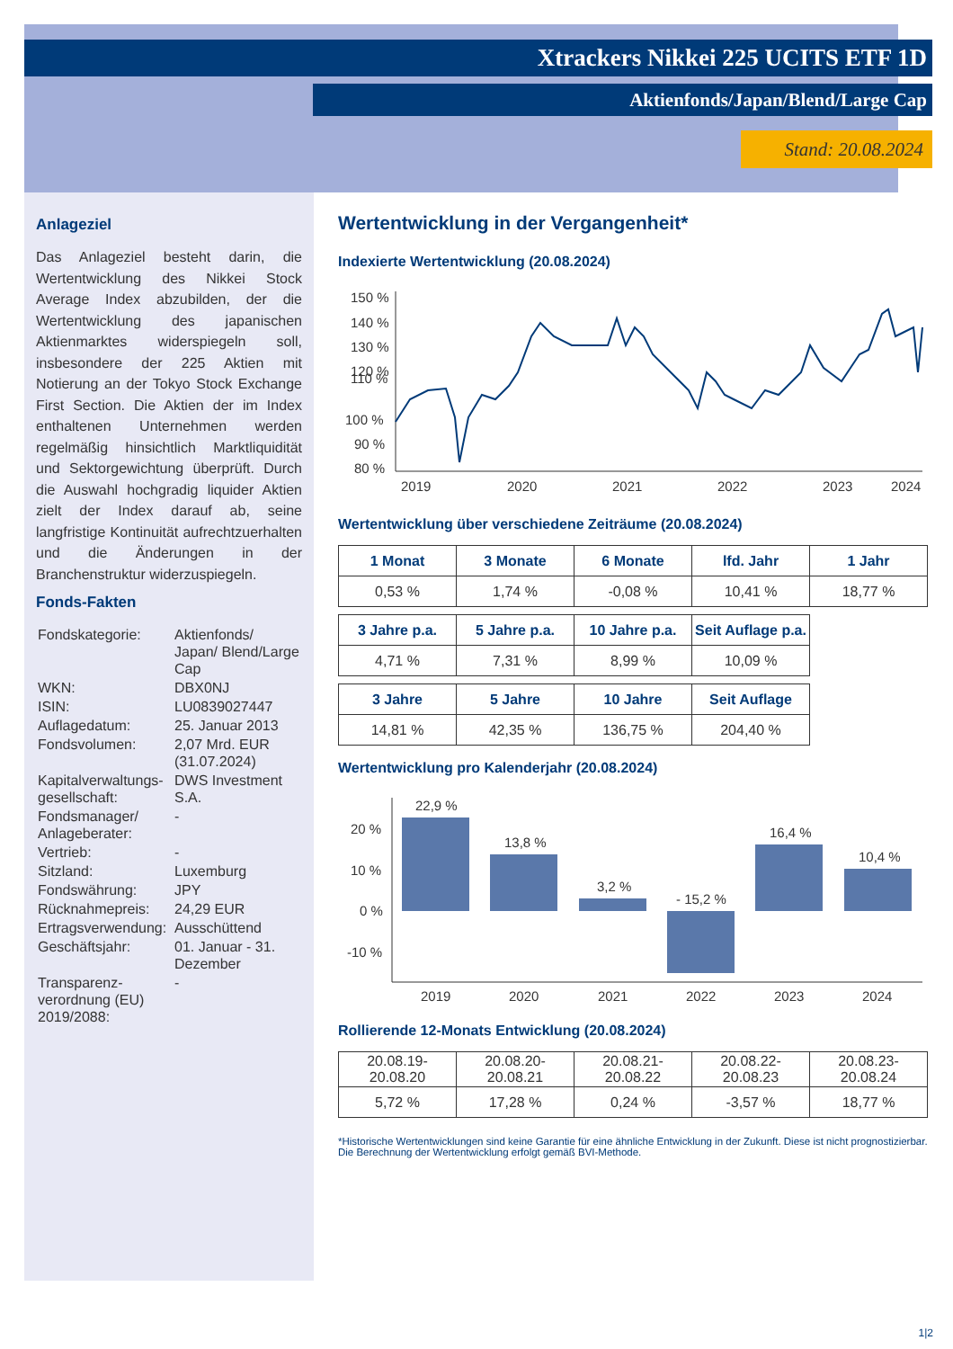Xtrackers Nikkei 225 UCITS ETF 1D
Aktienfonds/Japan/Blend/Large Cap
Stand: 20.08.2024
Anlageziel
Das Anlageziel besteht darin, die Wertentwicklung des Nikkei Stock Average Index abzubilden, der die Wertentwicklung des japanischen Aktienmarktes widerspiegeln soll, insbesondere der 225 Aktien mit Notierung an der Tokyo Stock Exchange First Section. Die Aktien der im Index enthaltenen Unternehmen werden regelmäßig hinsichtlich Marktliquidität und Sektorgewichtung überprüft. Durch die Auswahl hochgradig liquider Aktien zielt der Index darauf ab, seine langfristige Kontinuität aufrechtzuerhalten und die Änderungen in der Branchenstruktur widerzuspiegeln.
Fonds-Fakten
| Fondskategorie: | Aktienfonds/ Japan/ Blend/Large Cap |
| WKN: | DBX0NJ |
| ISIN: | LU0839027447 |
| Auflagedatum: | 25. Januar 2013 |
| Fondsvolumen: | 2,07 Mrd. EUR (31.07.2024) |
| Kapitalverwaltungs-gesellschaft: | DWS Investment S.A. |
| Fondsmanager/ Anlageberater: | - |
| Vertrieb: | - |
| Sitzland: | Luxemburg |
| Fondswährung: | JPY |
| Rücknahmepreis: | 24,29 EUR |
| Ertragsverwendung: | Ausschüttend |
| Geschäftsjahr: | 01. Januar - 31. Dezember |
| Transparenz-verordnung (EU) 2019/2088: | - |
Wertentwicklung in der Vergangenheit*
Indexierte Wertentwicklung (20.08.2024)
110 %
150 %
140 %
130 %
120 %
100 %
90 %
80 %
2019
2020
2021
2022
2023
2024
Wertentwicklung über verschiedene Zeiträume (20.08.2024)
| 1 Monat | 3 Monate | 6 Monate | lfd. Jahr | 1 Jahr |
| --- | --- | --- | --- | --- |
| 0,53 % | 1,74 % | -0,08 % | 10,41 % | 18,77 % |
| 3 Jahre p.a. | 5 Jahre p.a. | 10 Jahre p.a. | Seit Auflage p.a. |
| --- | --- | --- | --- |
| 4,71 % | 7,31 % | 8,99 % | 10,09 % |
| 3 Jahre | 5 Jahre | 10 Jahre | Seit Auflage |
| --- | --- | --- | --- |
| 14,81 % | 42,35 % | 136,75 % | 204,40 % |
Wertentwicklung pro Kalenderjahr (20.08.2024)
20 %
10 %
0 %
-10 %
22,9 %
13,8 %
3,2 %
- 15,2 %
16,4 %
10,4 %
2019
2020
2021
2022
2023
2024
Rollierende 12-Monats Entwicklung (20.08.2024)
| 20.08.19- 20.08.20 | 20.08.20- 20.08.21 | 20.08.21- 20.08.22 | 20.08.22- 20.08.23 | 20.08.23- 20.08.24 |
| 5,72 % | 17,28 % | 0,24 % | -3,57 % | 18,77 % |
*Historische Wertentwicklungen sind keine Garantie für eine ähnliche Entwicklung in der Zukunft. Diese ist nicht prognostizierbar. Die Berechnung der Wertentwicklung erfolgt gemäß BVI-Methode.
1|2